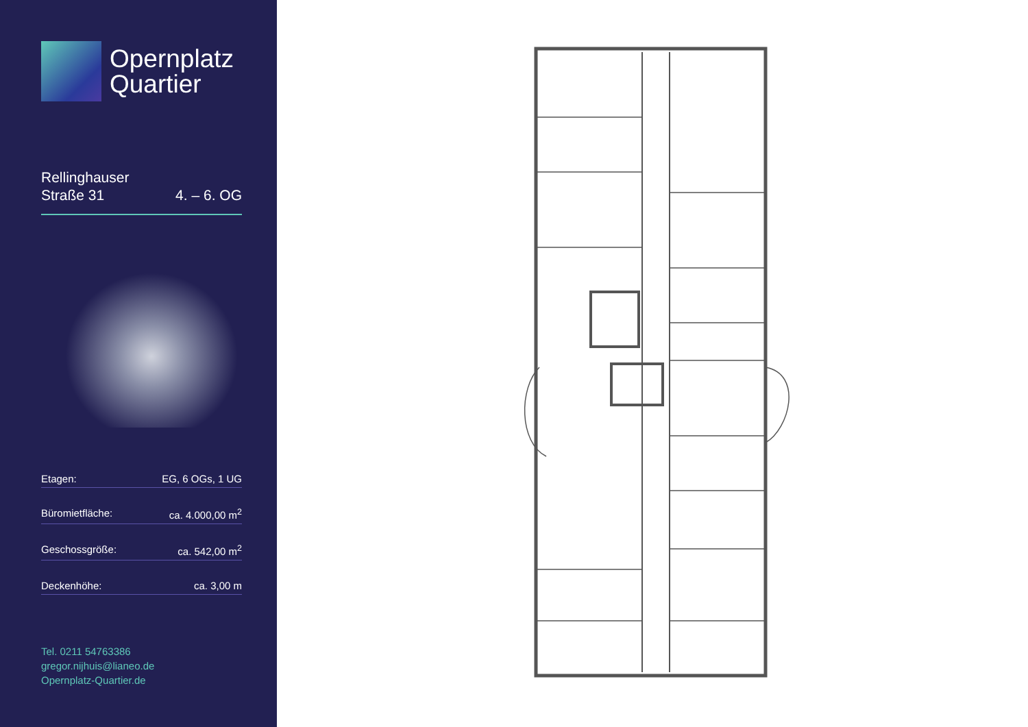Opernplatz
Quartier
Rellinghauser
Straße 31
4. – 6. OG
Etagen: EG, 6 OGs, 1 UG
Büromietfläche: ca. 4.000,00 m<sup>2</sup>
Geschossgröße: ca. 542,00 m<sup>2</sup>
Deckenhöhe: ca. 3,00 m
Tel. 0211 54763386
gregor.nijhuis@lianeo.de
Opernplatz-Quartier.de